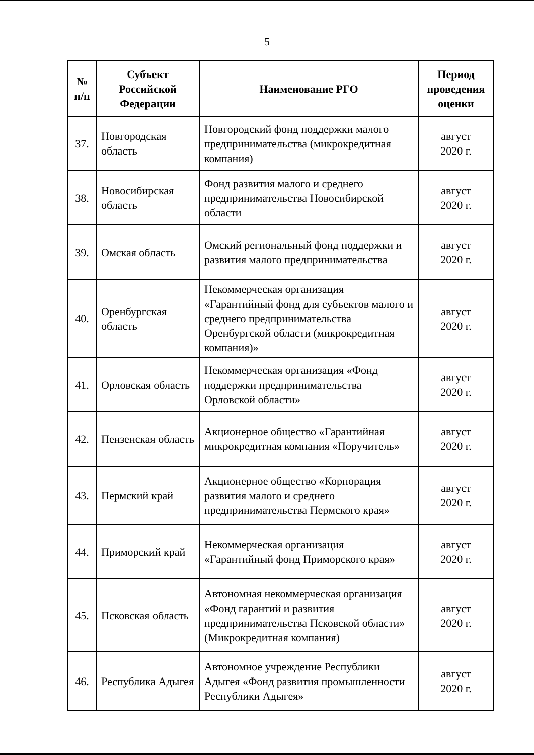5
| № п/п | Субъект Российской Федерации | Наименование РГО | Период проведения оценки |
| --- | --- | --- | --- |
| 37. | Новгородская область | Новгородский фонд поддержки малого предпринимательства (микрокредитная компания) | август 2020 г. |
| 38. | Новосибирская область | Фонд развития малого и среднего предпринимательства Новосибирской области | август 2020 г. |
| 39. | Омская область | Омский региональный фонд поддержки и развития малого предпринимательства | август 2020 г. |
| 40. | Оренбургская область | Некоммерческая организация «Гарантийный фонд для субъектов малого и среднего предпринимательства Оренбургской области (микрокредитная компания)» | август 2020 г. |
| 41. | Орловская область | Некоммерческая организация «Фонд поддержки предпринимательства Орловской области» | август 2020 г. |
| 42. | Пензенская область | Акционерное общество «Гарантийная микрокредитная компания «Поручитель» | август 2020 г. |
| 43. | Пермский край | Акционерное общество «Корпорация развития малого и среднего предпринимательства Пермского края» | август 2020 г. |
| 44. | Приморский край | Некоммерческая организация «Гарантийный фонд Приморского края» | август 2020 г. |
| 45. | Псковская область | Автономная некоммерческая организация «Фонд гарантий и развития предпринимательства Псковской области» (Микрокредитная компания) | август 2020 г. |
| 46. | Республика Адыгея | Автономное учреждение Республики Адыгея «Фонд развития промышленности Республики Адыгея» | август 2020 г. |